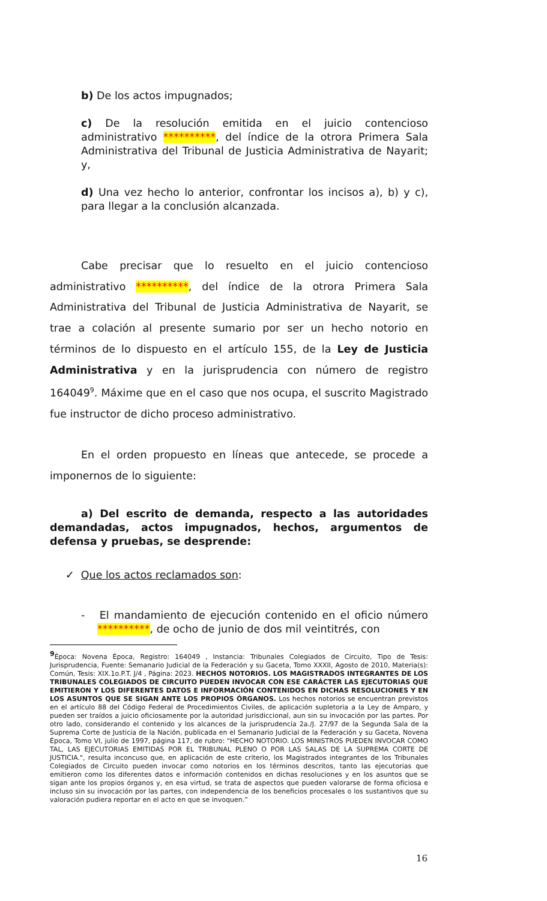b) De los actos impugnados;
c) De la resolución emitida en el juicio contencioso administrativo **********, del índice de la otrora Primera Sala Administrativa del Tribunal de Justicia Administrativa de Nayarit; y,
d) Una vez hecho lo anterior, confrontar los incisos a), b) y c), para llegar a la conclusión alcanzada.
Cabe precisar que lo resuelto en el juicio contencioso administrativo **********, del índice de la otrora Primera Sala Administrativa del Tribunal de Justicia Administrativa de Nayarit, se trae a colación al presente sumario por ser un hecho notorio en términos de lo dispuesto en el artículo 155, de la Ley de Justicia Administrativa y en la jurisprudencia con número de registro 164049<sup>9</sup>. Máxime que en el caso que nos ocupa, el suscrito Magistrado fue instructor de dicho proceso administrativo.
En el orden propuesto en líneas que antecede, se procede a imponernos de lo siguiente:
a) Del escrito de demanda, respecto a las autoridades demandadas, actos impugnados, hechos, argumentos de defensa y pruebas, se desprende:
✓ Que los actos reclamados son:
- El mandamiento de ejecución contenido en el oficio número **********, de ocho de junio de dos mil veintitrés, con
<sup>9</sup> Época: Novena Época, Registro: 164049 , Instancia: Tribunales Colegiados de Circuito, Tipo de Tesis: Jurisprudencia, Fuente: Semanario Judicial de la Federación y su Gaceta, Tomo XXXII, Agosto de 2010, Materia(s): Común, Tesis: XIX.1o.P.T. J/4 , Página: 2023. HECHOS NOTORIOS. LOS MAGISTRADOS INTEGRANTES DE LOS TRIBUNALES COLEGIADOS DE CIRCUITO PUEDEN INVOCAR CON ESE CARÁCTER LAS EJECUTORIAS QUE EMITIERON Y LOS DIFERENTES DATOS E INFORMACIÓN CONTENIDOS EN DICHAS RESOLUCIONES Y EN LOS ASUNTOS QUE SE SIGAN ANTE LOS PROPIOS ÓRGANOS. Los hechos notorios se encuentran previstos en el artículo 88 del Código Federal de Procedimientos Civiles, de aplicación supletoria a la Ley de Amparo, y pueden ser traídos a juicio oficiosamente por la autoridad jurisdiccional, aun sin su invocación por las partes. Por otro lado, considerando el contenido y los alcances de la jurisprudencia 2a./J. 27/97 de la Segunda Sala de la Suprema Corte de Justicia de la Nación, publicada en el Semanario Judicial de la Federación y su Gaceta, Novena Época, Tomo VI, julio de 1997, página 117, de rubro: "HECHO NOTORIO. LOS MINISTROS PUEDEN INVOCAR COMO TAL, LAS EJECUTORIAS EMITIDAS POR EL TRIBUNAL PLENO O POR LAS SALAS DE LA SUPREMA CORTE DE JUSTICIA.", resulta inconcuso que, en aplicación de este criterio, los Magistrados integrantes de los Tribunales Colegiados de Circuito pueden invocar como notorios en los términos descritos, tanto las ejecutorias que emitieron como los diferentes datos e información contenidos en dichas resoluciones y en los asuntos que se sigan ante los propios órganos y, en esa virtud, se trata de aspectos que pueden valorarse de forma oficiosa e incluso sin su invocación por las partes, con independencia de los beneficios procesales o los sustantivos que su valoración pudiera reportar en el acto en que se invoquen.”
16